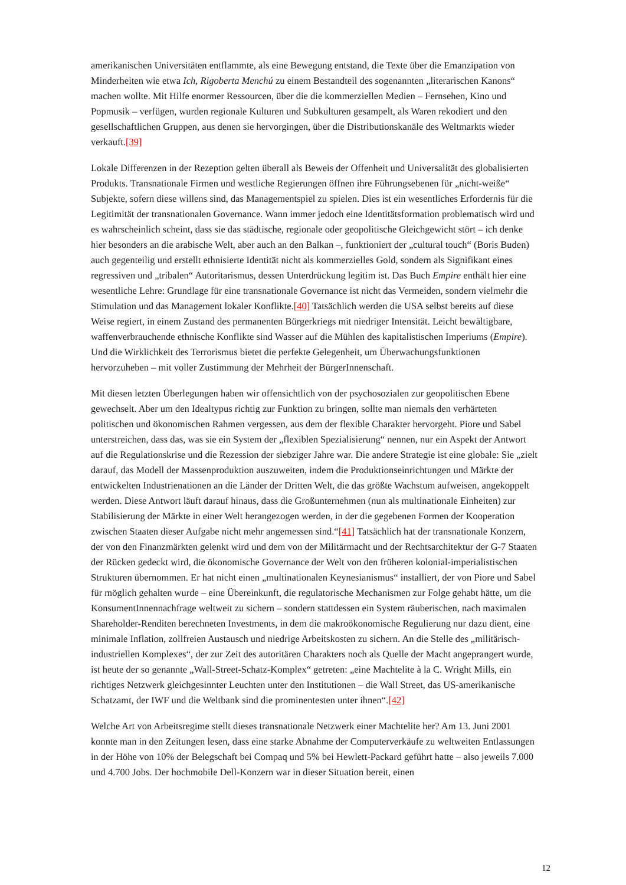amerikanischen Universitäten entflammte, als eine Bewegung entstand, die Texte über die Emanzipation von Minderheiten wie etwa Ich, Rigoberta Menchú zu einem Bestandteil des sogenannten „literarischen Kanons“ machen wollte. Mit Hilfe enormer Ressourcen, über die die kommerziellen Medien – Fernsehen, Kino und Popmusik – verfügen, wurden regionale Kulturen und Subkulturen gesampelt, als Waren rekodiert und den gesellschaftlichen Gruppen, aus denen sie hervorgingen, über die Distributionskanäle des Weltmarkts wieder verkauft.[39]
Lokale Differenzen in der Rezeption gelten überall als Beweis der Offenheit und Universalität des globalisierten Produkts. Transnationale Firmen und westliche Regierungen öffnen ihre Führungsebenen für „nicht-weiße“ Subjekte, sofern diese willens sind, das Managementspiel zu spielen. Dies ist ein wesentliches Erfordernis für die Legitimität der transnationalen Governance. Wann immer jedoch eine Identitätsformation problematisch wird und es wahrscheinlich scheint, dass sie das städtische, regionale oder geopolitische Gleichgewicht stört – ich denke hier besonders an die arabische Welt, aber auch an den Balkan –, funktioniert der „cultural touch“ (Boris Buden) auch gegenteilig und erstellt ethnisierte Identität nicht als kommerzielles Gold, sondern als Signifikant eines regressiven und „tribalen“ Autoritarismus, dessen Unterdrückung legitim ist. Das Buch Empire enthält hier eine wesentliche Lehre: Grundlage für eine transnationale Governance ist nicht das Vermeiden, sondern vielmehr die Stimulation und das Management lokaler Konflikte.[40] Tatsächlich werden die USA selbst bereits auf diese Weise regiert, in einem Zustand des permanenten Bürgerkriegs mit niedriger Intensität. Leicht bewältigbare, waffenverbrauchende ethnische Konflikte sind Wasser auf die Mühlen des kapitalistischen Imperiums (Empire). Und die Wirklichkeit des Terrorismus bietet die perfekte Gelegenheit, um Überwachungsfunktionen hervorzuheben – mit voller Zustimmung der Mehrheit der BürgerInnenschaft.
Mit diesen letzten Überlegungen haben wir offensichtlich von der psychosozialen zur geopolitischen Ebene gewechselt. Aber um den Idealtypus richtig zur Funktion zu bringen, sollte man niemals den verhärteten politischen und ökonomischen Rahmen vergessen, aus dem der flexible Charakter hervorgeht. Piore und Sabel unterstreichen, dass das, was sie ein System der „flexiblen Spezialisierung“ nennen, nur ein Aspekt der Antwort auf die Regulationskrise und die Rezession der siebziger Jahre war. Die andere Strategie ist eine globale: Sie „zielt darauf, das Modell der Massenproduktion auszuweiten, indem die Produktionseinrichtungen und Märkte der entwickelten Industrienationen an die Länder der Dritten Welt, die das größte Wachstum aufweisen, angekoppelt werden. Diese Antwort läuft darauf hinaus, dass die Großunternehmen (nun als multinationale Einheiten) zur Stabilisierung der Märkte in einer Welt herangezogen werden, in der die gegebenen Formen der Kooperation zwischen Staaten dieser Aufgabe nicht mehr angemessen sind.“[41] Tatsächlich hat der transnationale Konzern, der von den Finanzmärkten gelenkt wird und dem von der Militärmacht und der Rechtsarchitektur der G-7 Staaten der Rücken gedeckt wird, die ökonomische Governance der Welt von den früheren kolonial-imperialistischen Strukturen übernommen. Er hat nicht einen „multinationalen Keynesianismus“ installiert, der von Piore und Sabel für möglich gehalten wurde – eine Übereinkunft, die regulatorische Mechanismen zur Folge gehabt hätte, um die KonsumentInnennachfrage weltweit zu sichern – sondern stattdessen ein System räuberischen, nach maximalen Shareholder-Renditen berechneten Investments, in dem die makroökonomische Regulierung nur dazu dient, eine minimale Inflation, zollfreien Austausch und niedrige Arbeitskosten zu sichern. An die Stelle des „militärisch-industriellen Komplexes“, der zur Zeit des autoritären Charakters noch als Quelle der Macht angeprangert wurde, ist heute der so genannte „Wall-Street-Schatz-Komplex“ getreten: „eine Machtelite à la C. Wright Mills, ein richtiges Netzwerk gleichgesinnter Leuchten unter den Institutionen – die Wall Street, das US-amerikanische Schatzamt, der IWF und die Weltbank sind die prominentesten unter ihnen“.[42]
Welche Art von Arbeitsregime stellt dieses transnationale Netzwerk einer Machtelite her? Am 13. Juni 2001 konnte man in den Zeitungen lesen, dass eine starke Abnahme der Computerverkäufe zu weltweiten Entlassungen in der Höhe von 10% der Belegschaft bei Compaq und 5% bei Hewlett-Packard geführt hatte – also jeweils 7.000 und 4.700 Jobs. Der hochmobile Dell-Konzern war in dieser Situation bereit, einen
12